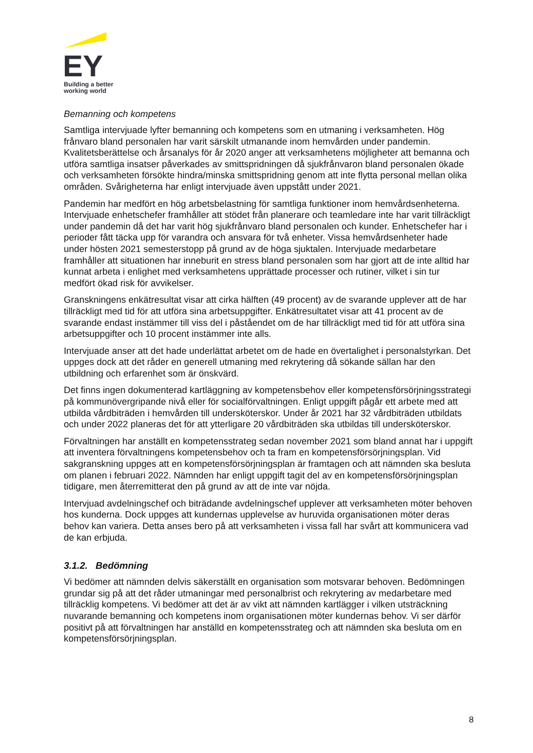EY
Building a better
working world
Bemanning och kompetens
Samtliga intervjuade lyfter bemanning och kompetens som en utmaning i verksamheten. Hög frånvaro bland personalen har varit särskilt utmanande inom hemvården under pandemin. Kvalitetsberättelse och årsanalys för år 2020 anger att verksamhetens möjligheter att bemanna och utföra samtliga insatser påverkades av smittspridningen då sjukfrånvaron bland personalen ökade och verksamheten försökte hindra/minska smittspridning genom att inte flytta personal mellan olika områden. Svårigheterna har enligt intervjuade även uppstått under 2021.
Pandemin har medfört en hög arbetsbelastning för samtliga funktioner inom hemvårdsenheterna. Intervjuade enhetschefer framhåller att stödet från planerare och teamledare inte har varit tillräckligt under pandemin då det har varit hög sjukfrånvaro bland personalen och kunder. Enhetschefer har i perioder fått täcka upp för varandra och ansvara för två enheter. Vissa hemvårdsenheter hade under hösten 2021 semesterstopp på grund av de höga sjuktalen. Intervjuade medarbetare framhåller att situationen har inneburit en stress bland personalen som har gjort att de inte alltid har kunnat arbeta i enlighet med verksamhetens upprättade processer och rutiner, vilket i sin tur medfört ökad risk för avvikelser.
Granskningens enkätresultat visar att cirka hälften (49 procent) av de svarande upplever att de har tillräckligt med tid för att utföra sina arbetsuppgifter. Enkätresultatet visar att 41 procent av de svarande endast instämmer till viss del i påståendet om de har tillräckligt med tid för att utföra sina arbetsuppgifter och 10 procent instämmer inte alls.
Intervjuade anser att det hade underlättat arbetet om de hade en övertalighet i personalstyrkan. Det uppges dock att det råder en generell utmaning med rekrytering då sökande sällan har den utbildning och erfarenhet som är önskvärd.
Det finns ingen dokumenterad kartläggning av kompetensbehov eller kompetensförsörjningsstrategi på kommunövergripande nivå eller för socialförvaltningen. Enligt uppgift pågår ett arbete med att utbilda vårdbiträden i hemvården till undersköterskor. Under år 2021 har 32 vårdbiträden utbildats och under 2022 planeras det för att ytterligare 20 vårdbiträden ska utbildas till undersköterskor.
Förvaltningen har anställt en kompetensstrateg sedan november 2021 som bland annat har i uppgift att inventera förvaltningens kompetensbehov och ta fram en kompetensförsörjningsplan. Vid sakgranskning uppges att en kompetensförsörjningsplan är framtagen och att nämnden ska besluta om planen i februari 2022. Nämnden har enligt uppgift tagit del av en kompetensförsörjningsplan tidigare, men återremitterat den på grund av att de inte var nöjda.
Intervjuad avdelningschef och biträdande avdelningschef upplever att verksamheten möter behoven hos kunderna. Dock uppges att kundernas upplevelse av huruvida organisationen möter deras behov kan variera. Detta anses bero på att verksamheten i vissa fall har svårt att kommunicera vad de kan erbjuda.
3.1.2. Bedömning
Vi bedömer att nämnden delvis säkerställt en organisation som motsvarar behoven. Bedömningen grundar sig på att det råder utmaningar med personalbrist och rekrytering av medarbetare med tillräcklig kompetens. Vi bedömer att det är av vikt att nämnden kartlägger i vilken utsträckning nuvarande bemanning och kompetens inom organisationen möter kundernas behov. Vi ser därför positivt på att förvaltningen har anställd en kompetensstrateg och att nämnden ska besluta om en kompetensförsörjningsplan.
8